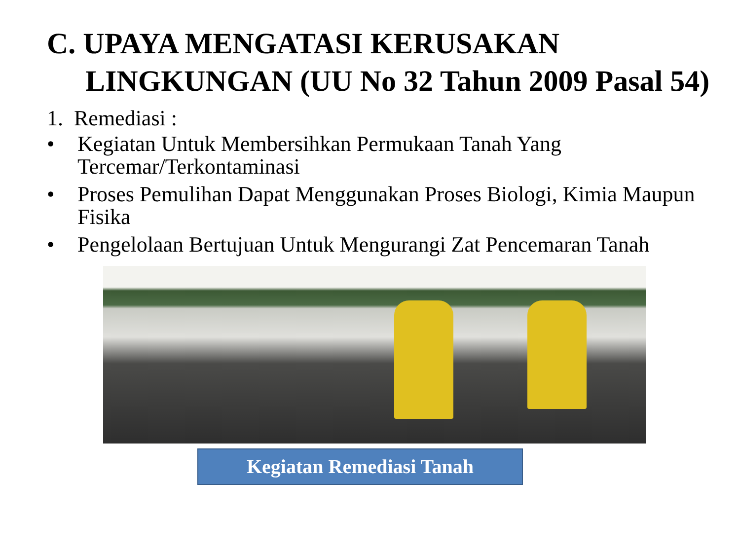C. UPAYA MENGATASI KERUSAKAN
LINGKUNGAN (UU No 32 Tahun 2009 Pasal 54)
1. Remediasi :
• Kegiatan Untuk Membersihkan Permukaan Tanah Yang Tercemar/Terkontaminasi
• Proses Pemulihan Dapat Menggunakan Proses Biologi, Kimia Maupun Fisika
• Pengelolaan Bertujuan Untuk Mengurangi Zat Pencemaran Tanah
Kegiatan Remediasi Tanah